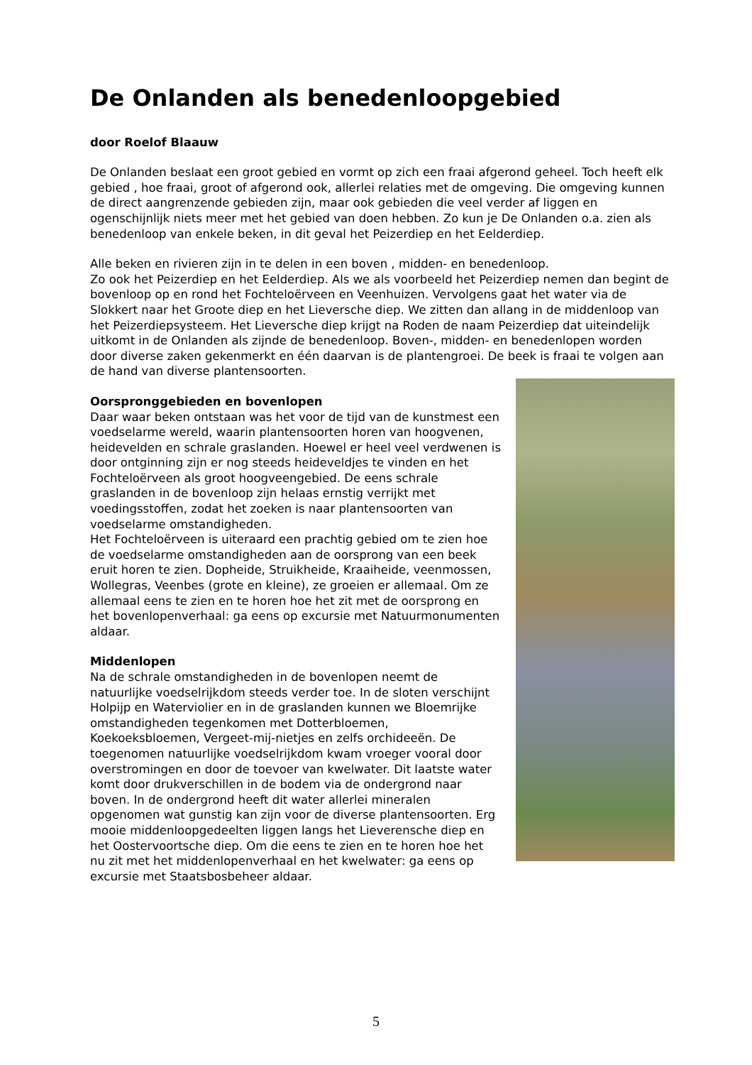De Onlanden als benedenloopgebied
door Roelof Blaauw
De Onlanden beslaat een groot gebied en vormt op zich een fraai afgerond geheel. Toch heeft elk gebied , hoe fraai, groot of afgerond ook, allerlei relaties met de omgeving. Die omgeving kunnen de direct aangrenzende gebieden zijn, maar ook gebieden die veel verder af liggen en ogenschijnlijk niets meer met het gebied van doen hebben. Zo kun je De Onlanden o.a. zien als benedenloop van enkele beken, in dit geval het Peizerdiep en het Eelderdiep.
Alle beken en rivieren zijn in te delen in een boven , midden- en benedenloop.
Zo ook het Peizerdiep en het Eelderdiep. Als we als voorbeeld het Peizerdiep nemen dan begint de bovenloop op en rond het Fochteloërveen en Veenhuizen. Vervolgens gaat het water via de Slokkert naar het Groote diep en het Lieversche diep. We zitten dan allang in de middenloop van het Peizerdiepsysteem. Het Lieversche diep krijgt na Roden de naam Peizerdiep dat uiteindelijk uitkomt in de Onlanden als zijnde de benedenloop. Boven-, midden- en benedenlopen worden door diverse zaken gekenmerkt en één daarvan is de plantengroei. De beek is fraai te volgen aan de hand van diverse plantensoorten.
Oorspronggebieden en bovenlopen
Daar waar beken ontstaan was het voor de tijd van de kunstmest een voedselarme wereld, waarin plantensoorten horen van hoogvenen, heidevelden en schrale graslanden. Hoewel er heel veel verdwenen is door ontginning zijn er nog steeds heideveldjes te vinden en het Fochteloërveen als groot hoogveengebied. De eens schrale graslanden in de bovenloop zijn helaas ernstig verrijkt met voedingsstoffen, zodat het zoeken is naar plantensoorten van voedselarme omstandigheden.
Het Fochteloërveen is uiteraard een prachtig gebied om te zien hoe de voedselarme omstandigheden aan de oorsprong van een beek eruit horen te zien. Dopheide, Struikheide, Kraaiheide, veenmossen, Wollegras, Veenbes (grote en kleine), ze groeien er allemaal. Om ze allemaal eens te zien en te horen hoe het zit met de oorsprong en het bovenlopenverhaal: ga eens op excursie met Natuurmonumenten aldaar.
Middenlopen
Na de schrale omstandigheden in de bovenlopen neemt de natuurlijke voedselrijkdom steeds verder toe. In de sloten verschijnt Holpijp en Waterviolier en in de graslanden kunnen we Bloemrijke omstandigheden tegenkomen met Dotterbloemen, Koekoeksbloemen, Vergeet-mij-nietjes en zelfs orchideeën. De toegenomen natuurlijke voedselrijkdom kwam vroeger vooral door overstromingen en door de toevoer van kwelwater. Dit laatste water komt door drukverschillen in de bodem via de ondergrond naar boven. In de ondergrond heeft dit water allerlei mineralen opgenomen wat gunstig kan zijn voor de diverse plantensoorten. Erg mooie middenloopgedeelten liggen langs het Lieverensche diep en het Oostervoortsche diep. Om die eens te zien en te horen hoe het nu zit met het middenlopenverhaal en het kwelwater: ga eens op excursie met Staatsbosbeheer aldaar.
5